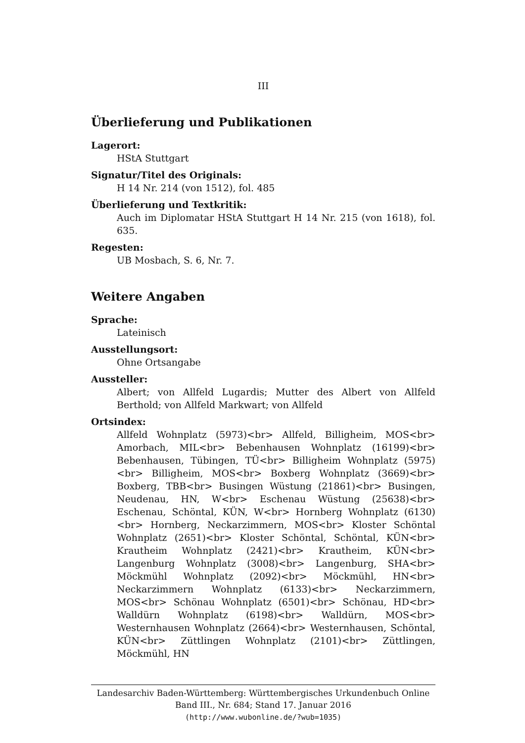III
Überlieferung und Publikationen
Lagerort:
HStA Stuttgart
Signatur/Titel des Originals:
H 14 Nr. 214 (von 1512), fol. 485
Überlieferung und Textkritik:
Auch im Diplomatar HStA Stuttgart H 14 Nr. 215 (von 1618), fol. 635.
Regesten:
UB Mosbach, S. 6, Nr. 7.
Weitere Angaben
Sprache:
Lateinisch
Ausstellungsort:
Ohne Ortsangabe
Aussteller:
Albert; von Allfeld Lugardis; Mutter des Albert von Allfeld Berthold; von Allfeld Markwart; von Allfeld
Ortsindex:
Allfeld Wohnplatz (5973)<br> Allfeld, Billigheim, MOS<br> Amorbach, MIL<br> Bebenhausen Wohnplatz (16199)<br> Bebenhausen, Tübingen, TÜ<br> Billigheim Wohnplatz (5975)<br> Billigheim, MOS<br> Boxberg Wohnplatz (3669)<br> Boxberg, TBB<br> Busingen Wüstung (21861)<br> Busingen, Neudenau, HN, W<br> Eschenau Wüstung (25638)<br> Eschenau, Schöntal, KÜN, W<br> Hornberg Wohnplatz (6130)<br> Hornberg, Neckarzimmern, MOS<br> Kloster Schöntal Wohnplatz (2651)<br> Kloster Schöntal, Schöntal, KÜN<br> Krautheim Wohnplatz (2421)<br> Krautheim, KÜN<br> Langenburg Wohnplatz (3008)<br> Langenburg, SHA<br> Möckmühl Wohnplatz (2092)<br> Möckmühl, HN<br> Neckarzimmern Wohnplatz (6133)<br> Neckarzimmern, MOS<br> Schönau Wohnplatz (6501)<br> Schönau, HD<br> Walldürn Wohnplatz (6198)<br> Walldürn, MOS<br> Westernhausen Wohnplatz (2664)<br> Westernhausen, Schöntal, KÜN<br> Züttlingen Wohnplatz (2101)<br> Züttlingen, Möckmühl, HN
Landesarchiv Baden-Württemberg: Württembergisches Urkundenbuch Online
Band III., Nr. 684; Stand 17. Januar 2016
(http://www.wubonline.de/?wub=1035)